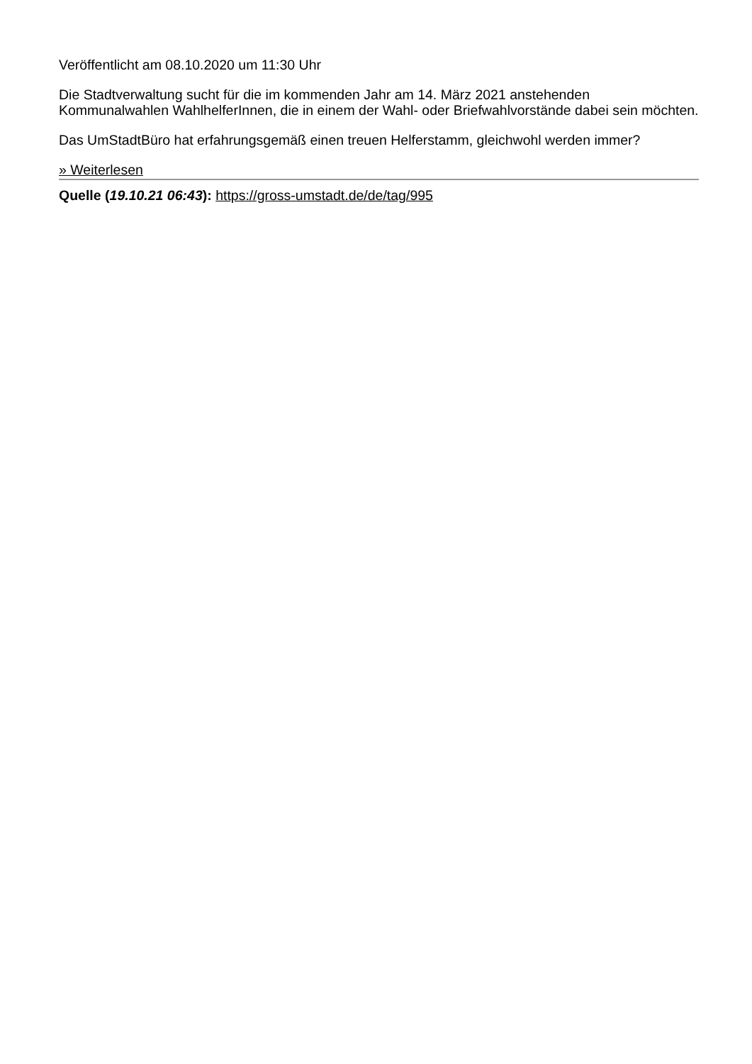Veröffentlicht am 08.10.2020 um 11:30 Uhr
Die Stadtverwaltung sucht für die im kommenden Jahr am 14. März 2021 anstehenden Kommunalwahlen WahlhelferInnen, die in einem der Wahl- oder Briefwahlvorstände dabei sein möchten.
Das UmStadtBüro hat erfahrungsgemäß einen treuen Helferstamm, gleichwohl werden immer?
» Weiterlesen
Quelle (19.10.21 06:43): https://gross-umstadt.de/de/tag/995